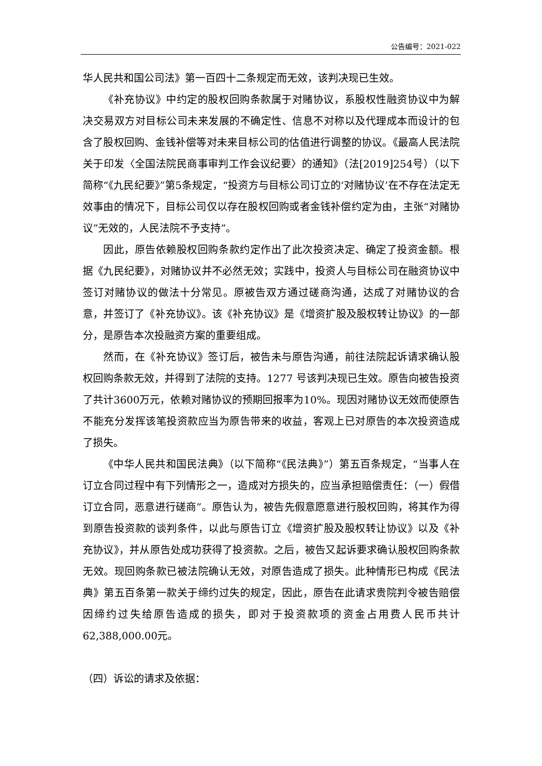公告编号：2021-022
华人民共和国公司法》第一百四十二条规定而无效，该判决现已生效。
《补充协议》中约定的股权回购条款属于对赌协议，系股权性融资协议中为解决交易双方对目标公司未来发展的不确定性、信息不对称以及代理成本而设计的包含了股权回购、金钱补偿等对未来目标公司的估值进行调整的协议。《最高人民法院关于印发〈全国法院民商事审判工作会议纪要〉的通知》（法[2019]254号）（以下简称“《九民纪要》”第5条规定，“投资方与目标公司订立的‘对赌协议’在不存在法定无效事由的情况下，目标公司仅以存在股权回购或者金钱补偿约定为由，主张“对赌协议”无效的，人民法院不予支持”。
因此，原告依赖股权回购条款约定作出了此次投资决定、确定了投资金额。根据《九民纪要》，对赌协议并不必然无效；实践中，投资人与目标公司在融资协议中签订对赌协议的做法十分常见。原被告双方通过磋商沟通，达成了对赌协议的合意，并签订了《补充协议》。该《补充协议》是《增资扩股及股权转让协议》的一部分，是原告本次投融资方案的重要组成。
然而，在《补充协议》签订后，被告未与原告沟通，前往法院起诉请求确认股权回购条款无效，并得到了法院的支持。1277 号该判决现已生效。原告向被告投资了共计3600万元，依赖对赌协议的预期回报率为10%。现因对赌协议无效而使原告不能充分发挥该笔投资款应当为原告带来的收益，客观上已对原告的本次投资造成了损失。
《中华人民共和国民法典》（以下简称“《民法典》”）第五百条规定，“当事人在订立合同过程中有下列情形之一，造成对方损失的，应当承担赔偿责任：（一）假借订立合同，恶意进行磋商”。原告认为，被告先假意愿意进行股权回购，将其作为得到原告投资款的谈判条件，以此与原告订立《增资扩股及股权转让协议》以及《补充协议》，并从原告处成功获得了投资款。之后，被告又起诉要求确认股权回购条款无效。现回购条款已被法院确认无效，对原告造成了损失。此种情形已构成《民法典》第五百条第一款关于缔约过失的规定，因此，原告在此请求贵院判令被告赔偿因缔约过失给原告造成的损失，即对于投资款项的资金占用费人民币共计62,388,000.00元。
（四）诉讼的请求及依据：